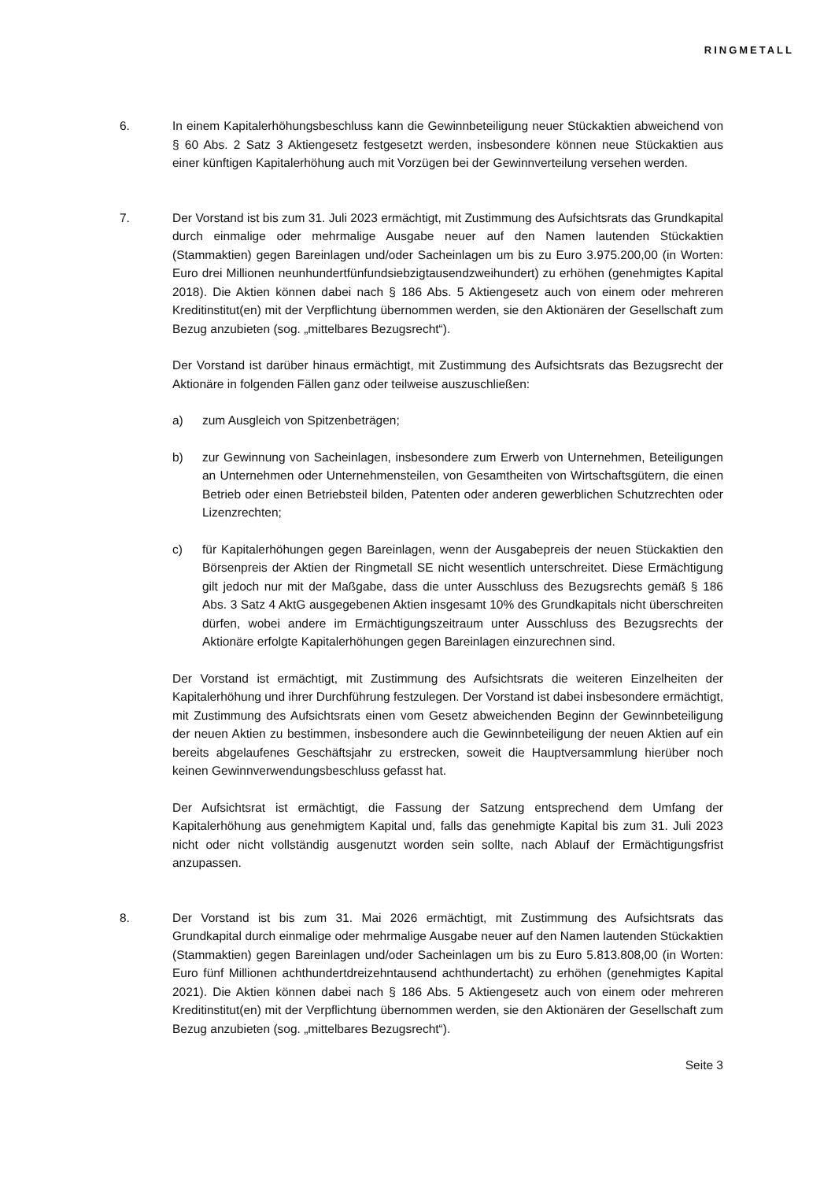RINGMETALL
6. In einem Kapitalerhöhungsbeschluss kann die Gewinnbeteiligung neuer Stückaktien abweichend von § 60 Abs. 2 Satz 3 Aktiengesetz festgesetzt werden, insbesondere können neue Stückaktien aus einer künftigen Kapitalerhöhung auch mit Vorzügen bei der Gewinnverteilung versehen werden.
7. Der Vorstand ist bis zum 31. Juli 2023 ermächtigt, mit Zustimmung des Aufsichtsrats das Grundkapital durch einmalige oder mehrmalige Ausgabe neuer auf den Namen lautenden Stückaktien (Stammaktien) gegen Bareinlagen und/oder Sacheinlagen um bis zu Euro 3.975.200,00 (in Worten: Euro drei Millionen neunhundertfünfundsiebzigtausendzweihundert) zu erhöhen (genehmigtes Kapital 2018). Die Aktien können dabei nach § 186 Abs. 5 Aktiengesetz auch von einem oder mehreren Kreditinstitut(en) mit der Verpflichtung übernommen werden, sie den Aktionären der Gesellschaft zum Bezug anzubieten (sog. „mittelbares Bezugsrecht“).
Der Vorstand ist darüber hinaus ermächtigt, mit Zustimmung des Aufsichtsrats das Bezugsrecht der Aktionäre in folgenden Fällen ganz oder teilweise auszuschließen:
a) zum Ausgleich von Spitzenbeträgen;
b) zur Gewinnung von Sacheinlagen, insbesondere zum Erwerb von Unternehmen, Beteiligungen an Unternehmen oder Unternehmensteilen, von Gesamtheiten von Wirtschaftsgütern, die einen Betrieb oder einen Betriebsteil bilden, Patenten oder anderen gewerblichen Schutzrechten oder Lizenzrechten;
c) für Kapitalerhöhungen gegen Bareinlagen, wenn der Ausgabepreis der neuen Stückaktien den Börsenpreis der Aktien der Ringmetall SE nicht wesentlich unterschreitet. Diese Ermächtigung gilt jedoch nur mit der Maßgabe, dass die unter Ausschluss des Bezugsrechts gemäß § 186 Abs. 3 Satz 4 AktG ausgegebenen Aktien insgesamt 10% des Grundkapitals nicht überschreiten dürfen, wobei andere im Ermächtigungszeitraum unter Ausschluss des Bezugsrechts der Aktionäre erfolgte Kapitalerhöhungen gegen Bareinlagen einzurechnen sind.
Der Vorstand ist ermächtigt, mit Zustimmung des Aufsichtsrats die weiteren Einzelheiten der Kapitalerhöhung und ihrer Durchführung festzulegen. Der Vorstand ist dabei insbesondere ermächtigt, mit Zustimmung des Aufsichtsrats einen vom Gesetz abweichenden Beginn der Gewinnbeteiligung der neuen Aktien zu bestimmen, insbesondere auch die Gewinnbeteiligung der neuen Aktien auf ein bereits abgelaufenes Geschäftsjahr zu erstrecken, soweit die Hauptversammlung hierüber noch keinen Gewinnverwendungsbeschluss gefasst hat.
Der Aufsichtsrat ist ermächtigt, die Fassung der Satzung entsprechend dem Umfang der Kapitalerhöhung aus genehmigtem Kapital und, falls das genehmigte Kapital bis zum 31. Juli 2023 nicht oder nicht vollständig ausgenutzt worden sein sollte, nach Ablauf der Ermächtigungsfrist anzupassen.
8. Der Vorstand ist bis zum 31. Mai 2026 ermächtigt, mit Zustimmung des Aufsichtsrats das Grundkapital durch einmalige oder mehrmalige Ausgabe neuer auf den Namen lautenden Stückaktien (Stammaktien) gegen Bareinlagen und/oder Sacheinlagen um bis zu Euro 5.813.808,00 (in Worten: Euro fünf Millionen achthundertdreizehntausend achthundertacht) zu erhöhen (genehmigtes Kapital 2021). Die Aktien können dabei nach § 186 Abs. 5 Aktiengesetz auch von einem oder mehreren Kreditinstitut(en) mit der Verpflichtung übernommen werden, sie den Aktionären der Gesellschaft zum Bezug anzubieten (sog. „mittelbares Bezugsrecht“).
Seite 3